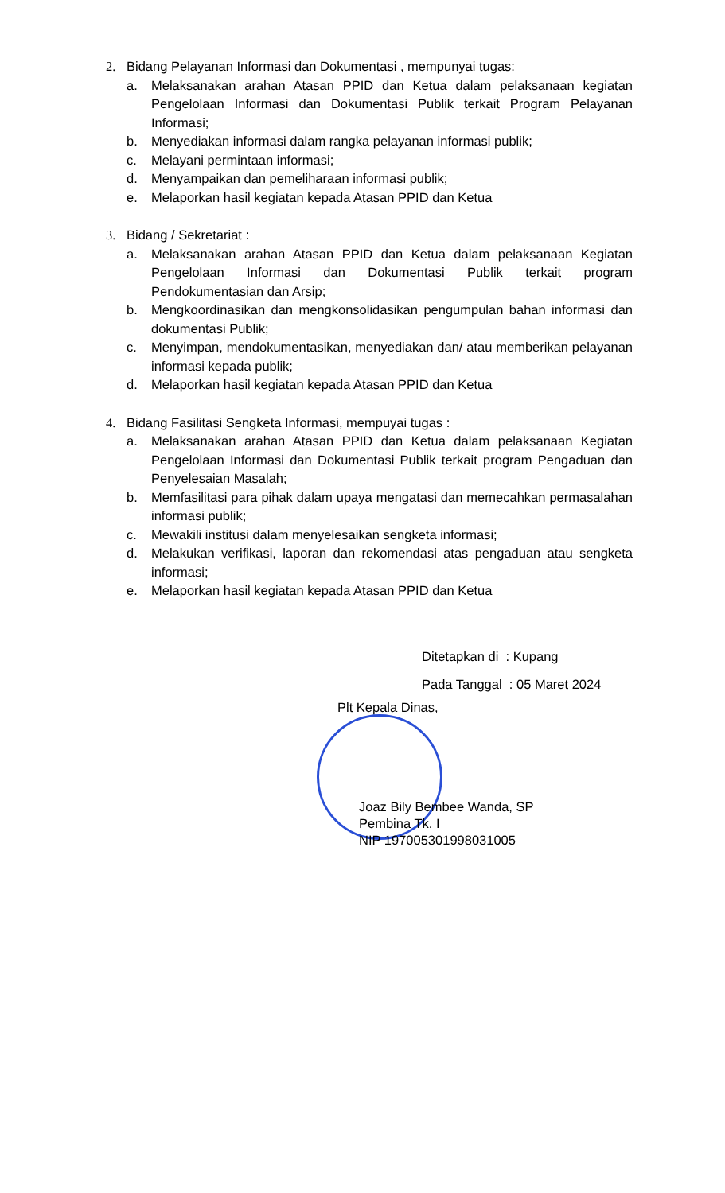2. Bidang Pelayanan Informasi dan Dokumentasi , mempunyai tugas:
a. Melaksanakan arahan Atasan PPID dan Ketua dalam pelaksanaan kegiatan Pengelolaan Informasi dan Dokumentasi Publik terkait Program Pelayanan Informasi;
b. Menyediakan informasi dalam rangka pelayanan informasi publik;
c. Melayani permintaan informasi;
d. Menyampaikan dan pemeliharaan informasi publik;
e. Melaporkan hasil kegiatan kepada Atasan PPID dan Ketua
3. Bidang / Sekretariat :
a. Melaksanakan arahan Atasan PPID dan Ketua dalam pelaksanaan Kegiatan Pengelolaan Informasi dan Dokumentasi Publik terkait program Pendokumentasian dan Arsip;
b. Mengkoordinasikan dan mengkonsolidasikan pengumpulan bahan informasi dan dokumentasi Publik;
c. Menyimpan, mendokumentasikan, menyediakan dan/ atau memberikan pelayanan informasi kepada publik;
d. Melaporkan hasil kegiatan kepada Atasan PPID dan Ketua
4. Bidang Fasilitasi Sengketa Informasi, mempuyai tugas :
a. Melaksanakan arahan Atasan PPID dan Ketua dalam pelaksanaan Kegiatan Pengelolaan Informasi dan Dokumentasi Publik terkait program Pengaduan dan Penyelesaian Masalah;
b. Memfasilitasi para pihak dalam upaya mengatasi dan memecahkan permasalahan informasi publik;
c. Mewakili institusi dalam menyelesaikan sengketa informasi;
d. Melakukan verifikasi, laporan dan rekomendasi atas pengaduan atau sengketa informasi;
e. Melaporkan hasil kegiatan kepada Atasan PPID dan Ketua
Ditetapkan di : Kupang
Pada Tanggal : 05 Maret 2024
Plt Kepala Dinas,
Joaz Bily Bembee Wanda, SP
Pembina Tk. I
NIP 197005301998031005